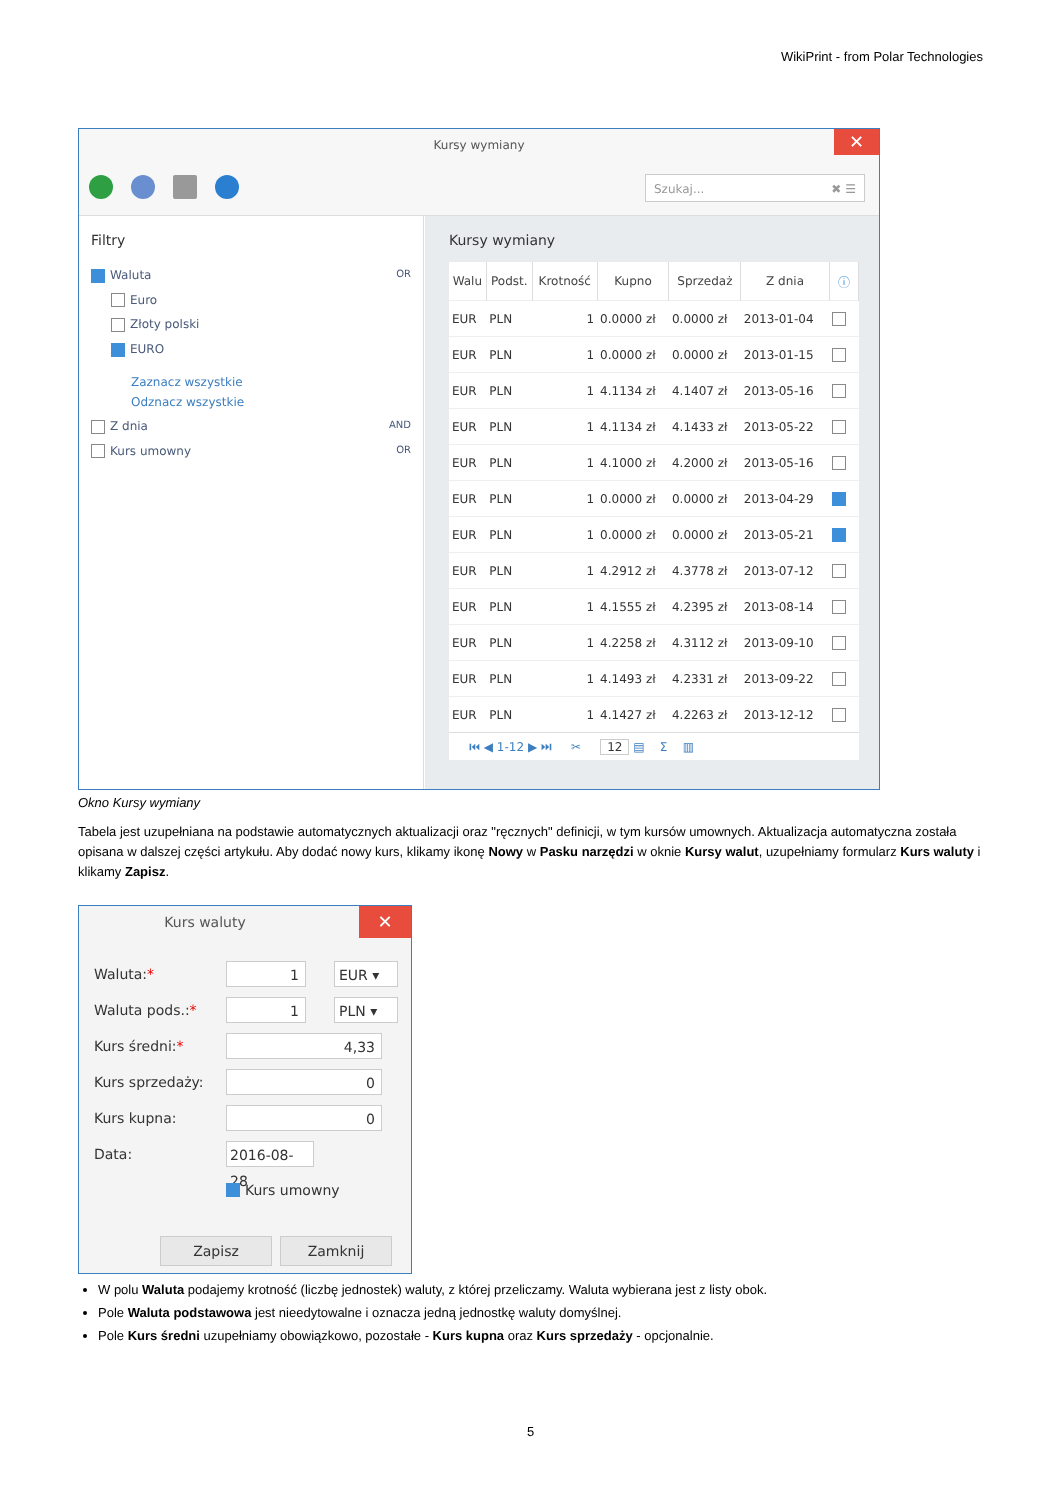WikiPrint - from Polar Technologies
Kursy wymiany
✕
Szukaj... ✖ ☰
Filtry
Waluta OR
Euro
Złoty polski
EURO
Zaznacz wszystkie
Odznacz wszystkie
Z dnia AND
Kurs umowny OR
Kursy wymiany
| Walu | Podst. | Krotność | Kupno | Sprzedaż | Z dnia | ⓘ |
| --- | --- | --- | --- | --- | --- | --- |
| EUR | PLN | 1 | 0.0000 zł | 0.0000 zł | 2013-01-04 | |
| EUR | PLN | 1 | 0.0000 zł | 0.0000 zł | 2013-01-15 | |
| EUR | PLN | 1 | 4.1134 zł | 4.1407 zł | 2013-05-16 | |
| EUR | PLN | 1 | 4.1134 zł | 4.1433 zł | 2013-05-22 | |
| EUR | PLN | 1 | 4.1000 zł | 4.2000 zł | 2013-05-16 | |
| EUR | PLN | 1 | 0.0000 zł | 0.0000 zł | 2013-04-29 | |
| EUR | PLN | 1 | 0.0000 zł | 0.0000 zł | 2013-05-21 | |
| EUR | PLN | 1 | 4.2912 zł | 4.3778 zł | 2013-07-12 | |
| EUR | PLN | 1 | 4.1555 zł | 4.2395 zł | 2013-08-14 | |
| EUR | PLN | 1 | 4.2258 zł | 4.3112 zł | 2013-09-10 | |
| EUR | PLN | 1 | 4.1493 zł | 4.2331 zł | 2013-09-22 | |
| EUR | PLN | 1 | 4.1427 zł | 4.2263 zł | 2013-12-12 | |
⏮ ◀ 1-12 ▶ ⏭ ✂ 12 ▤ Σ ▥
Okno Kursy wymiany
Tabela jest uzupełniana na podstawie automatycznych aktualizacji oraz "ręcznych" definicji, w tym kursów umownych. Aktualizacja automatyczna została opisana w dalszej części artykułu. Aby dodać nowy kurs, klikamy ikonę Nowy w Pasku narzędzi w oknie Kursy walut, uzupełniamy formularz Kurs waluty i klikamy Zapisz.
Kurs waluty
✕
Waluta:* 1 EUR ▾
Waluta pods.:* 1 PLN ▾
Kurs średni:* 4,33
Kurs sprzedaży: 0
Kurs kupna: 0
Data: 2016-08-28
Kurs umowny
Zapisz Zamknij
W polu Waluta podajemy krotność (liczbę jednostek) waluty, z której przeliczamy. Waluta wybierana jest z listy obok.
Pole Waluta podstawowa jest nieedytowalne i oznacza jedną jednostkę waluty domyślnej.
Pole Kurs średni uzupełniamy obowiązkowo, pozostałe - Kurs kupna oraz Kurs sprzedaży - opcjonalnie.
5